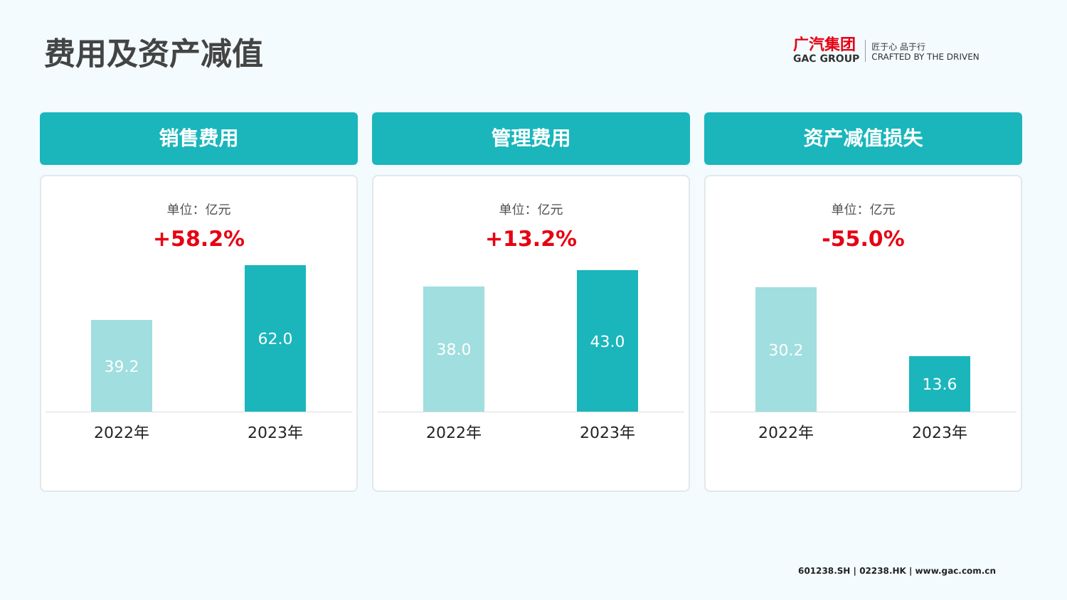费用及资产减值
广汽集团
GAC GROUP
匠于心 品于行
CRAFTED BY THE DRIVEN
销售费用
单位：亿元
+58.2%
39.2 62.0
2022年 2023年
管理费用
单位：亿元
+13.2%
38.0 43.0
2022年 2023年
资产减值损失
单位：亿元
-55.0%
30.2 13.6
2022年 2023年
601238.SH | 02238.HK | www.gac.com.cn